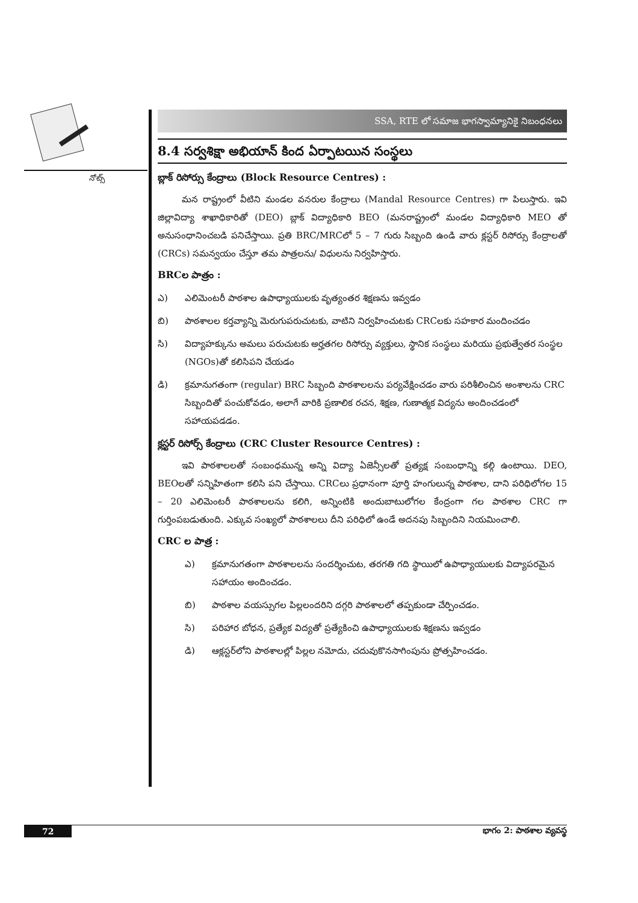నోట్స్
SSA, RTE లో సమాజ భాగస్వామ్యానికై నిబంధనలు
8.4 సర్వశిక్షా అభియాన్ కింద ఏర్పాటయిన సంస్థలు
బ్లాక్ రిసోర్సు కేంద్రాలు (Block Resource Centres) :
మన రాష్ట్రంలో వీటిని మండల వనరుల కేంద్రాలు (Mandal Resource Centres) గా పిలుస్తారు. ఇవి జిల్లావిద్యా శాఖాధికారితో (DEO) బ్లాక్ విద్యాధికారి BEO (మనరాష్ట్రంలో మండల విద్యాధికారి MEO తో అనుసంధానించబడి పనిచేస్తాయి. ప్రతి BRC/MRCలో 5 – 7 గురు సిబ్బంది ఉండి వారు క్లస్టర్ రిసోర్సు కేంద్రాలతో (CRCs) సమన్వయం చేస్తూ తమ పాత్రలను/ విధులను నిర్వహిస్తారు.
BRCల పాత్రం :
ఎ) ఎలిమెంటరీ పాఠశాల ఉపాధ్యాయులకు వృత్యంతర శిక్షణను ఇవ్వడం
బి) పాఠశాలల కర్తవ్యాన్ని మెరుగుపరుచుటకు, వాటిని నిర్వహించుటకు CRCలకు సహకార మందించడం
సి) విద్యాహక్కును అమలు పరుచుటకు అర్హతగల రిసోర్సు వ్యక్తులు, స్థానిక సంస్థలు మరియు ప్రభుత్వేతర సంస్థల (NGOs)తో కలిసిపని చేయడం
డి) క్రమానుగతంగా (regular) BRC సిబ్బంది పాఠశాలలను పర్యవేక్షించడం వారు పరిశీలించిన అంశాలను CRC సిబ్బందితో పంచుకోవడం, అలాగే వారికి ప్రణాలిక రచన, శిక్షణ, గుణాత్మక విద్యను అందించడంలో సహాయపడడం.
క్లస్టర్ రిసోర్స్ కేంద్రాలు (CRC Cluster Resource Centres) :
ఇవి పాఠశాలలతో సంబంధమున్న అన్ని విద్యా ఏజెన్సీలతో ప్రత్యక్ష సంబంధాన్ని కల్గి ఉంటాయి. DEO, BEOలతో సన్నిహితంగా కలిసి పని చేస్తాయి. CRCలు ప్రధానంగా పూర్తి హంగులున్న పాఠశాల, దాని పరిధిలోగల 15 – 20 ఎలిమెంటరీ పాఠశాలలను కలిగి, అన్నింటికి అందుబాటులోగల కేంద్రంగా గల పాఠశాల CRC గా గుర్తింపబడుతుంది. ఎక్కువ సంఖ్యలో పాఠశాలలు దీని పరిధిలో ఉండే అదనపు సిబ్బందిని నియమించాలి.
CRC ల పాత్ర :
ఎ) క్రమానుగతంగా పాఠశాలలను సందర్శించుట, తరగతి గది స్థాయిలో ఉపాధ్యాయులకు విద్యాపరమైన సహాయం అందించడం.
బి) పాఠశాల వయస్సుగల పిల్లలందరిని దగ్గరి పాఠశాలలో తప్పకుండా చేర్పించడం.
సి) పరిహార బోధన, ప్రత్యేక విద్యతో ప్రత్యేకించి ఉపాధ్యాయులకు శిక్షణను ఇవ్వడం
డి) ఆక్లస్టర్‌లోని పాఠశాలల్లో పిల్లల నమోదు, చదువుకొనసాగింపును ప్రోత్సహించడం.
72 భాగం 2: పాఠశాల వ్యవస్థ